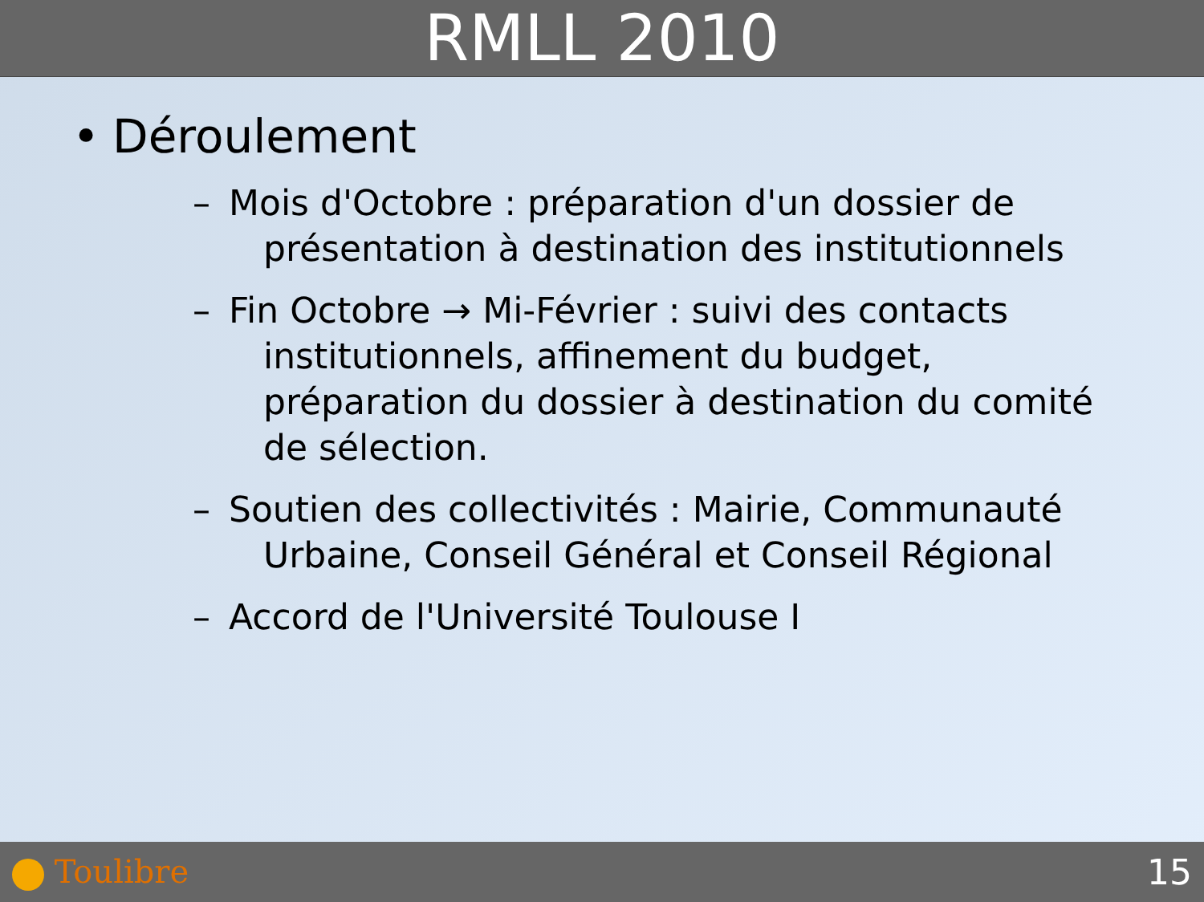RMLL 2010
• Déroulement
– Mois d'Octobre : préparation d'un dossier de présentation à destination des institutionnels
– Fin Octobre → Mi-Février : suivi des contacts institutionnels, affinement du budget, préparation du dossier à destination du comité de sélection.
– Soutien des collectivités : Mairie, Communauté Urbaine, Conseil Général et Conseil Régional
– Accord de l'Université Toulouse I
Toulibre 15